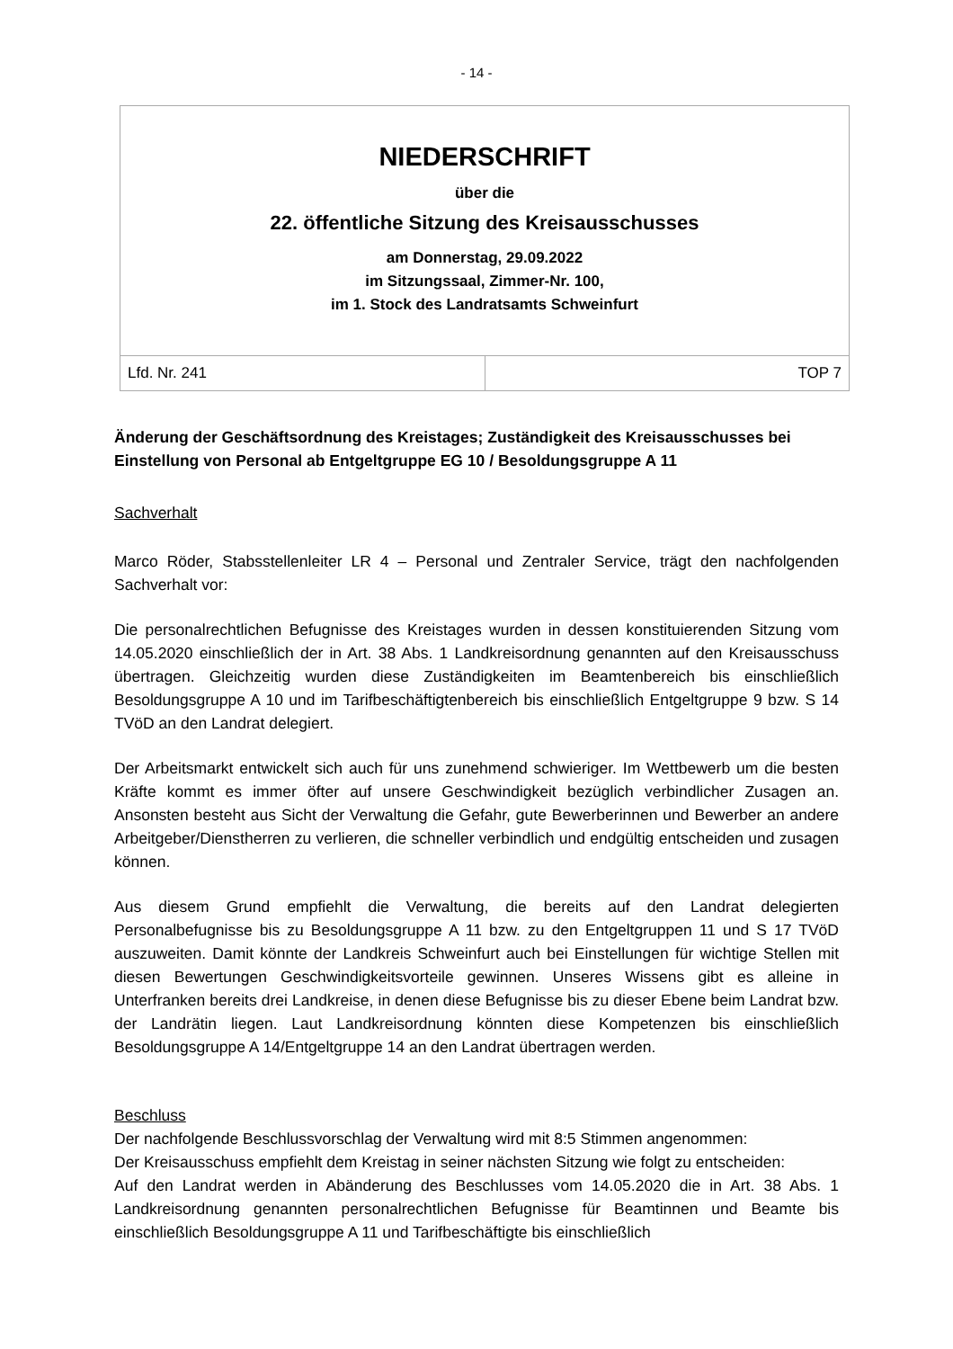- 14 -
| NIEDERSCHRIFT über die 22. öffentliche Sitzung des Kreisausschusses am Donnerstag, 29.09.2022 im Sitzungssaal, Zimmer-Nr. 100, im 1. Stock des Landratsamts Schweinfurt | |
| Lfd. Nr. 241 | TOP 7 |
Änderung der Geschäftsordnung des Kreistages; Zuständigkeit des Kreisausschusses bei Einstellung von Personal ab Entgeltgruppe EG 10 / Besoldungsgruppe A 11
Sachverhalt
Marco Röder, Stabsstellenleiter LR 4 – Personal und Zentraler Service, trägt den nachfolgenden Sachverhalt vor:
Die personalrechtlichen Befugnisse des Kreistages wurden in dessen konstituierenden Sitzung vom 14.05.2020 einschließlich der in Art. 38 Abs. 1 Landkreisordnung genannten auf den Kreisausschuss übertragen. Gleichzeitig wurden diese Zuständigkeiten im Beamtenbereich bis einschließlich Besoldungsgruppe A 10 und im Tarifbeschäftigtenbereich bis einschließlich Entgeltgruppe 9 bzw. S 14 TVöD an den Landrat delegiert.
Der Arbeitsmarkt entwickelt sich auch für uns zunehmend schwieriger. Im Wettbewerb um die besten Kräfte kommt es immer öfter auf unsere Geschwindigkeit bezüglich verbindlicher Zusagen an. Ansonsten besteht aus Sicht der Verwaltung die Gefahr, gute Bewerberinnen und Bewerber an andere Arbeitgeber/Dienstherren zu verlieren, die schneller verbindlich und endgültig entscheiden und zusagen können.
Aus diesem Grund empfiehlt die Verwaltung, die bereits auf den Landrat delegierten Personalbefugnisse bis zu Besoldungsgruppe A 11 bzw. zu den Entgeltgruppen 11 und S 17 TVöD auszuweiten. Damit könnte der Landkreis Schweinfurt auch bei Einstellungen für wichtige Stellen mit diesen Bewertungen Geschwindigkeitsvorteile gewinnen. Unseres Wissens gibt es alleine in Unterfranken bereits drei Landkreise, in denen diese Befugnisse bis zu dieser Ebene beim Landrat bzw. der Landrätin liegen. Laut Landkreisordnung könnten diese Kompetenzen bis einschließlich Besoldungsgruppe A 14/Entgeltgruppe 14 an den Landrat übertragen werden.
Beschluss
Der nachfolgende Beschlussvorschlag der Verwaltung wird mit 8:5 Stimmen angenommen:
Der Kreisausschuss empfiehlt dem Kreistag in seiner nächsten Sitzung wie folgt zu entscheiden:
Auf den Landrat werden in Abänderung des Beschlusses vom 14.05.2020 die in Art. 38 Abs. 1 Landkreisordnung genannten personalrechtlichen Befugnisse für Beamtinnen und Beamte bis einschließlich Besoldungsgruppe A 11 und Tarifbeschäftigte bis einschließlich